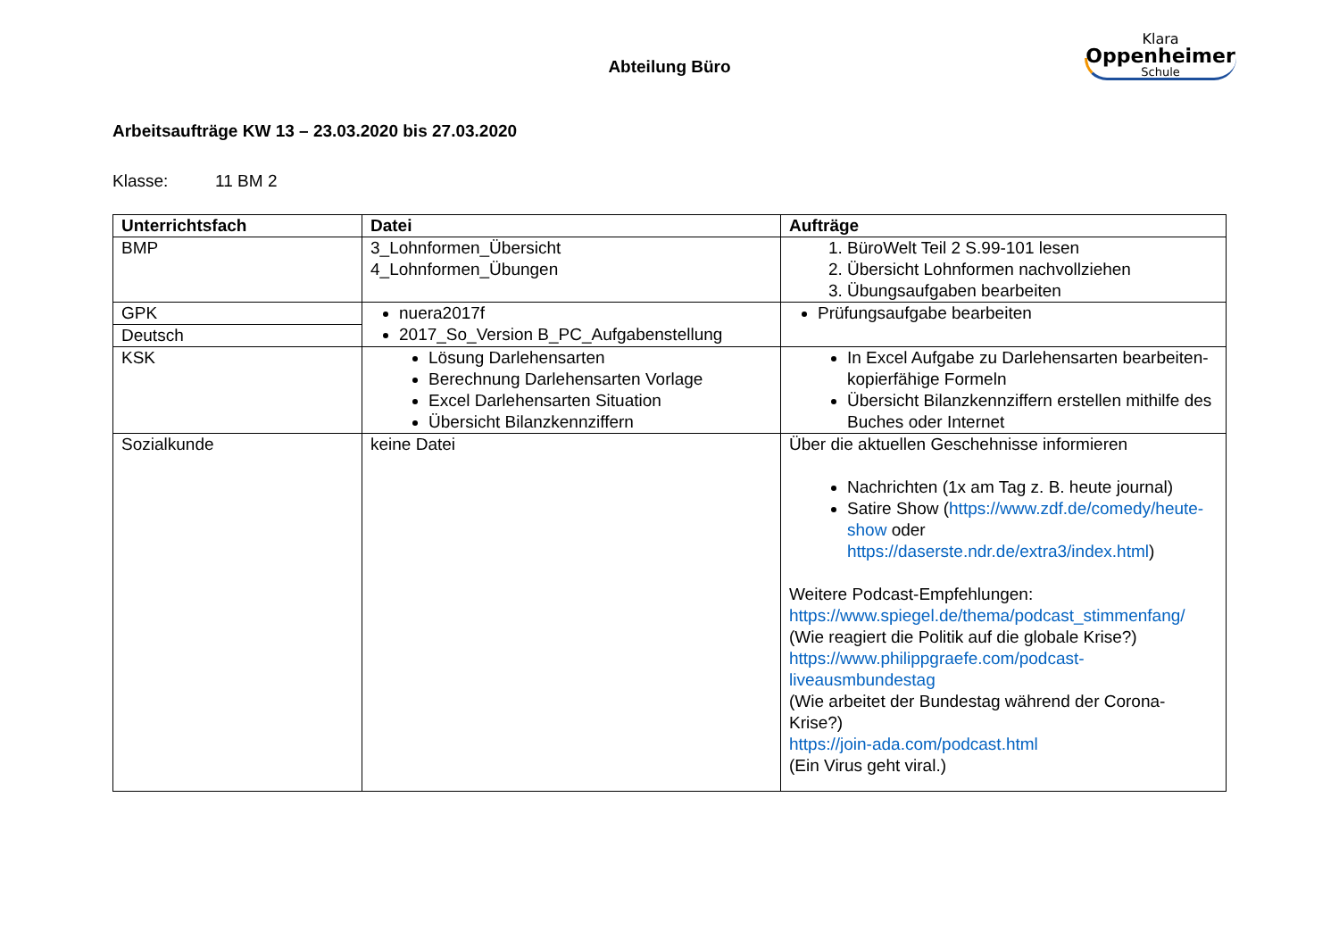Klara
Oppenheimer
Schule
Abteilung Büro
Arbeitsaufträge KW 13 – 23.03.2020 bis 27.03.2020
Klasse: 11 BM 2
| Unterrichtsfach | Datei | Aufträge |
| --- | --- | --- |
| BMP | 3_Lohnformen_Übersicht 4_Lohnformen_Übungen | 1. BüroWelt Teil 2 S.99-101 lesen 2. Übersicht Lohnformen nachvollziehen 3. Übungsaufgaben bearbeiten |
| GPK | nuera2017f 2017_So_Version B_PC_Aufgabenstellung | Prüfungsaufgabe bearbeiten |
| Deutsch | | |
| KSK | Lösung Darlehensarten Berechnung Darlehensarten Vorlage Excel Darlehensarten Situation Übersicht Bilanzkennziffern | In Excel Aufgabe zu Darlehensarten bearbeiten- kopierfähige Formeln Übersicht Bilanzkennziffern erstellen mithilfe des Buches oder Internet |
| Sozialkunde | keine Datei | Über die aktuellen Geschehnisse informieren Nachrichten (1x am Tag z. B. heute journal) Satire Show ( https://www.zdf.de/comedy/heute-show oder https://daserste.ndr.de/extra3/index.html ) Weitere Podcast-Empfehlungen: https://www.spiegel.de/thema/podcast_stimmenfang/ (Wie reagiert die Politik auf die globale Krise?) https://www.philippgraefe.com/podcast-liveausmbundestag (Wie arbeitet der Bundestag während der Corona-Krise?) https://join-ada.com/podcast.html (Ein Virus geht viral.) |